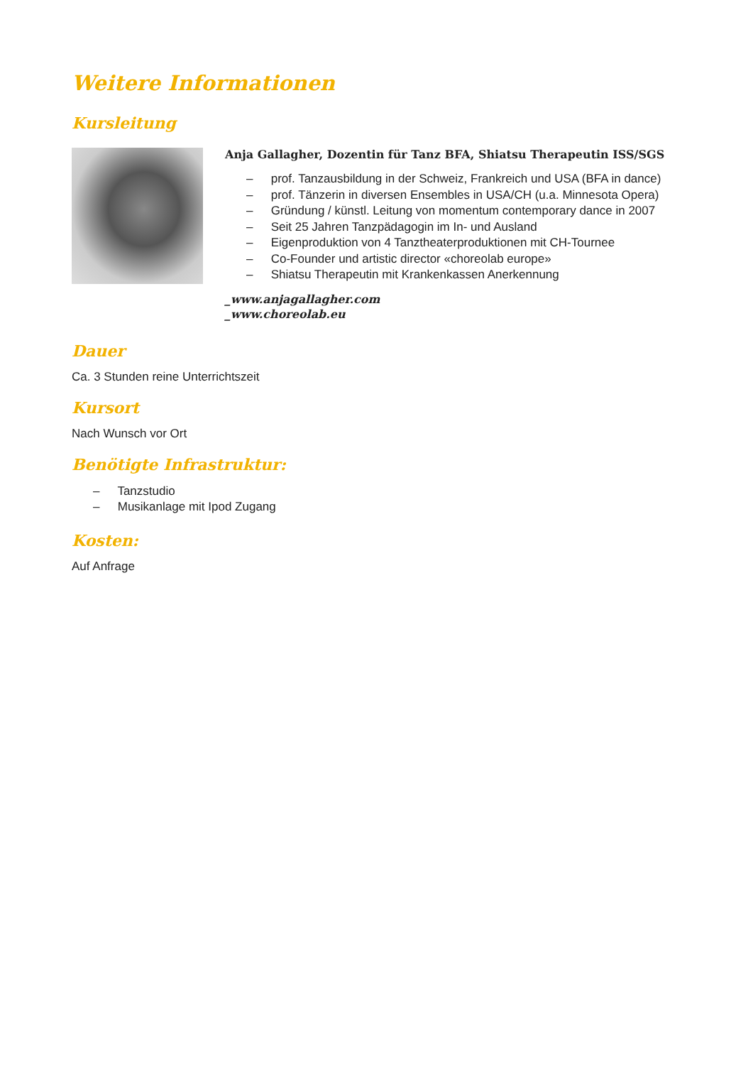Weitere Informationen
Kursleitung
Anja Gallagher, Dozentin für Tanz BFA, Shiatsu Therapeutin ISS/SGS
– prof. Tanzausbildung in der Schweiz, Frankreich und USA (BFA in dance)
– prof. Tänzerin in diversen Ensembles in USA/CH (u.a. Minnesota Opera)
– Gründung / künstl. Leitung von momentum contemporary dance in 2007
– Seit 25 Jahren Tanzpädagogin im In- und Ausland
– Eigenproduktion von 4 Tanztheaterproduktionen mit CH-Tournee
– Co-Founder und artistic director «choreolab europe»
– Shiatsu Therapeutin mit Krankenkassen Anerkennung
_www.anjagallagher.com
_www.choreolab.eu
Dauer
Ca. 3 Stunden reine Unterrichtszeit
Kursort
Nach Wunsch vor Ort
Benötigte Infrastruktur:
– Tanzstudio
– Musikanlage mit Ipod Zugang
Kosten:
Auf Anfrage